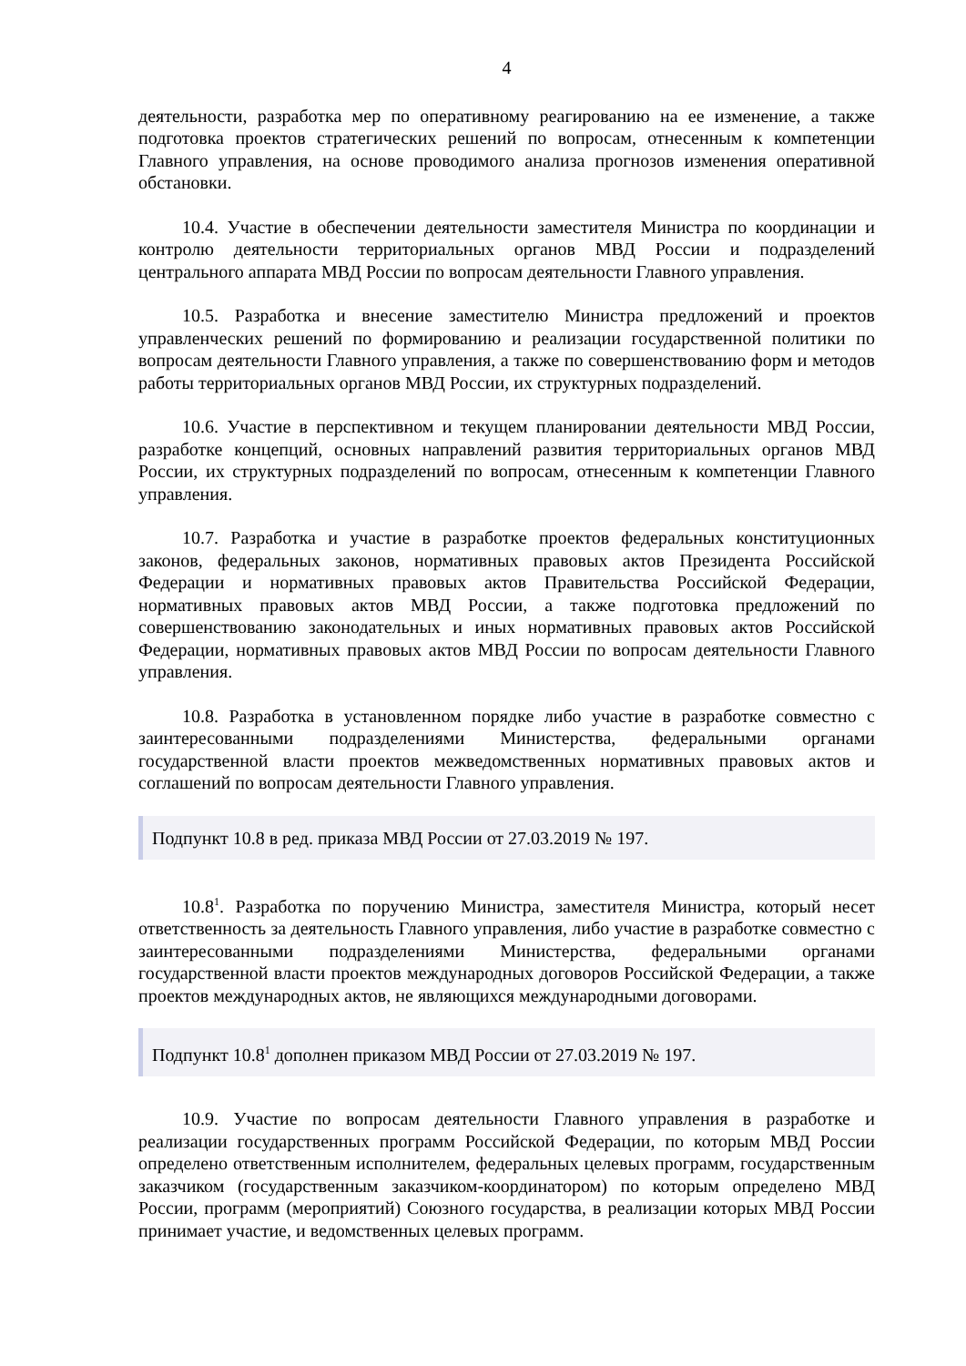4
деятельности, разработка мер по оперативному реагированию на ее изменение, а также подготовка проектов стратегических решений по вопросам, отнесенным к компетенции Главного управления, на основе проводимого анализа прогнозов изменения оперативной обстановки.
10.4. Участие в обеспечении деятельности заместителя Министра по координации и контролю деятельности территориальных органов МВД России и подразделений центрального аппарата МВД России по вопросам деятельности Главного управления.
10.5. Разработка и внесение заместителю Министра предложений и проектов управленческих решений по формированию и реализации государственной политики по вопросам деятельности Главного управления, а также по совершенствованию форм и методов работы территориальных органов МВД России, их структурных подразделений.
10.6. Участие в перспективном и текущем планировании деятельности МВД России, разработке концепций, основных направлений развития территориальных органов МВД России, их структурных подразделений по вопросам, отнесенным к компетенции Главного управления.
10.7. Разработка и участие в разработке проектов федеральных конституционных законов, федеральных законов, нормативных правовых актов Президента Российской Федерации и нормативных правовых актов Правительства Российской Федерации, нормативных правовых актов МВД России, а также подготовка предложений по совершенствованию законодательных и иных нормативных правовых актов Российской Федерации, нормативных правовых актов МВД России по вопросам деятельности Главного управления.
10.8. Разработка в установленном порядке либо участие в разработке совместно с заинтересованными подразделениями Министерства, федеральными органами государственной власти проектов межведомственных нормативных правовых актов и соглашений по вопросам деятельности Главного управления.
Подпункт 10.8 в ред. приказа МВД России от 27.03.2019 № 197.
10.8<sup>1</sup>. Разработка по поручению Министра, заместителя Министра, который несет ответственность за деятельность Главного управления, либо участие в разработке совместно с заинтересованными подразделениями Министерства, федеральными органами государственной власти проектов международных договоров Российской Федерации, а также проектов международных актов, не являющихся международными договорами.
Подпункт 10.8<sup>1</sup> дополнен приказом МВД России от 27.03.2019 № 197.
10.9. Участие по вопросам деятельности Главного управления в разработке и реализации государственных программ Российской Федерации, по которым МВД России определено ответственным исполнителем, федеральных целевых программ, государственным заказчиком (государственным заказчиком-координатором) по которым определено МВД России, программ (мероприятий) Союзного государства, в реализации которых МВД России принимает участие, и ведомственных целевых программ.